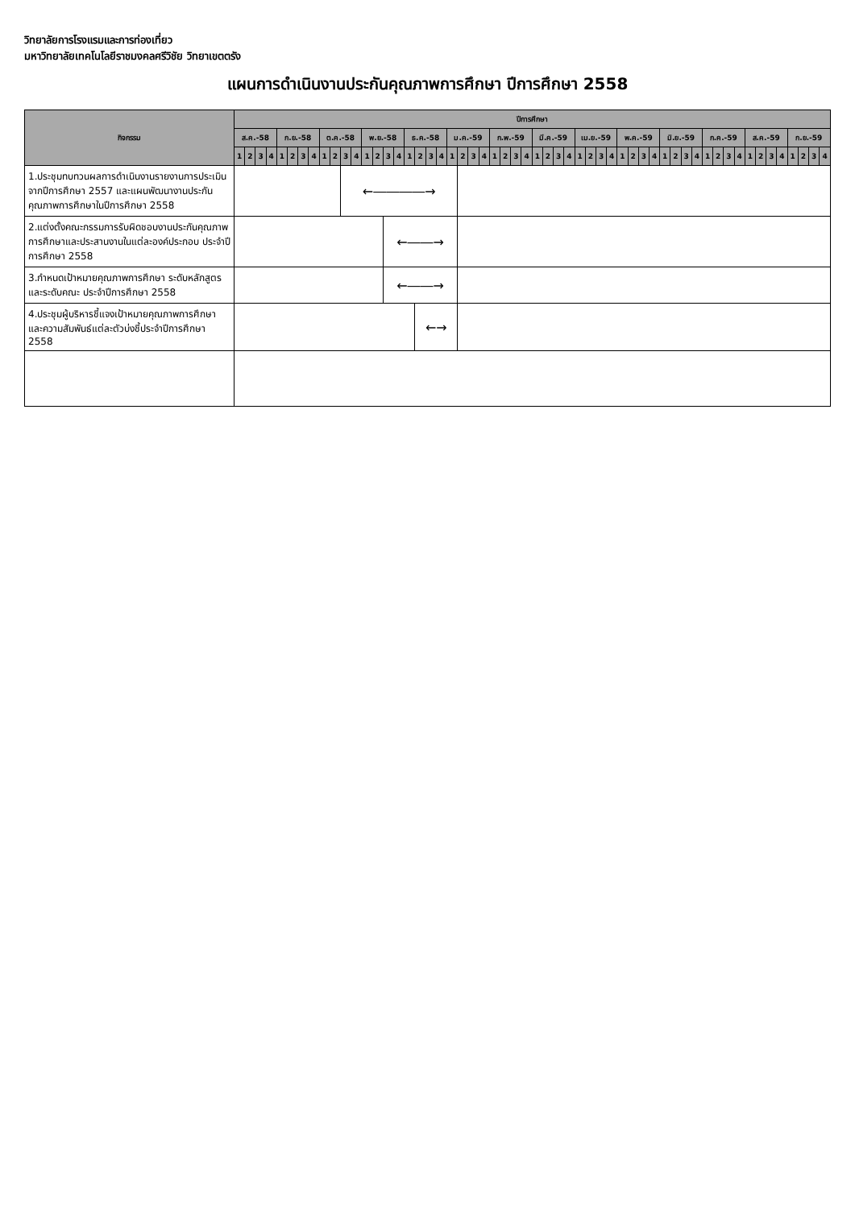วิทยาลัยการโรงแรมและการท่องเที่ยว
มหาวิทยาลัยเทคโนโลยีราชมงคลศรีวิชัย วิทยาเขตตรัง
แผนการดำเนินงานประกันคุณภาพการศึกษา ปีการศึกษา 2558
| กิจกรรม | ปีการศึกษา | | | | | | | | | | | | | | | | | | | | | | | | | | | | | | | | | | | | | | | | | | | | | | | | | | | | | | | |
| --- | --- | --- | --- | --- | --- | --- | --- | --- | --- | --- | --- | --- | --- | --- | --- | --- | --- | --- | --- | --- | --- | --- | --- | --- | --- | --- | --- | --- | --- | --- | --- | --- | --- | --- | --- | --- | --- | --- | --- | --- | --- | --- | --- | --- | --- | --- | --- | --- | --- | --- | --- | --- | --- | --- | --- | --- |
| | ส.ค.-58 | | | | ก.ย.-58 | | | | ต.ค.-58 | | | | พ.ย.-58 | | | | ธ.ค.-58 | | | | ม.ค.-59 | | | | ก.พ.-59 | | | | มี.ค.-59 | | | | เม.ย.-59 | | | | พ.ค.-59 | | | | มิ.ย.-59 | | | | ก.ค.-59 | | | | ส.ค.-59 | | | | ก.ย.-59 | | | |
| | 1 | 2 | 3 | 4 | 1 | 2 | 3 | 4 | 1 | 2 | 3 | 4 | 1 | 2 | 3 | 4 | 1 | 2 | 3 | 4 | 1 | 2 | 3 | 4 | 1 | 2 | 3 | 4 | 1 | 2 | 3 | 4 | 1 | 2 | 3 | 4 | 1 | 2 | 3 | 4 | 1 | 2 | 3 | 4 | 1 | 2 | 3 | 4 | 1 | 2 | 3 | 4 | 1 | 2 | 3 | 4 |
| 1.ประชุมทบทวนผลการดำเนินงานรายงานการประเมิน จากปีการศึกษา 2557 และแผนพัฒนางานประกันคุณภาพการศึกษาในปีการศึกษา 2558 | | | | | | | | | | | ←――――→ | | | | | | | | | | | | | | | | | | | | | | | | | | | | | | | | | | | | | | | | | | | | | |
| 2.แต่งตั้งคณะกรรมการรับผิดชอบงานประกันคุณภาพการศึกษาและประสานงานในแต่ละองค์ประกอบ ประจำปีการศึกษา 2558 | | | | | | | | | | | | | | | ←――→ | | | | | | | | | | | | | | | | | | | | | | | | | | | | | | | | | | | | | | | | | |
| 3.กำหนดเป้าหมายคุณภาพการศึกษา ระดับหลักสูตรและระดับคณะ ประจำปีการศึกษา 2558 | | | | | | | | | | | | | | | ←――→ | | | | | | | | | | | | | | | | | | | | | | | | | | | | | | | | | | | | | | | | | |
| 4.ประชุมผู้บริหารชี้แจงเป้าหมายคุณภาพการศึกษา และความสัมพันธ์แต่ละตัวบ่งชี้ประจำปีการศึกษา 2558 | | | | | | | | | | | | | | | | | | ←→ | | | | | | | | | | | | | | | | | | | | | | | | | | | | | | | | | | | | | | |